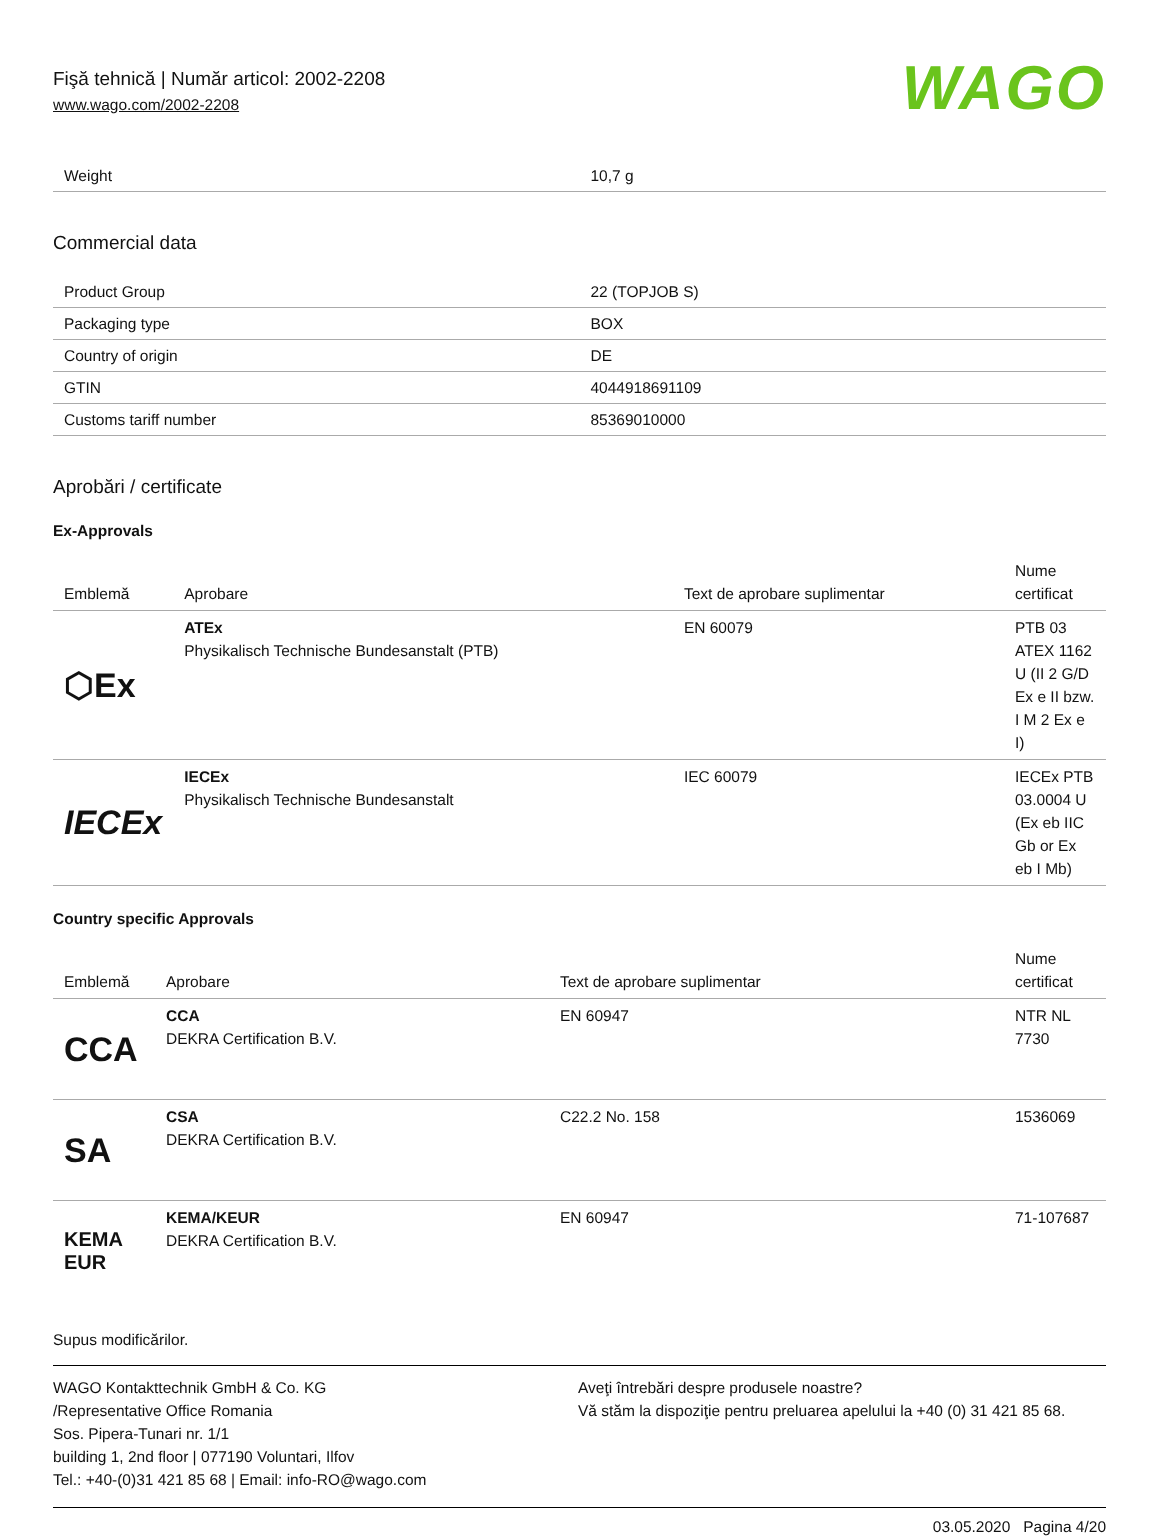Fişă tehnică | Număr articol: 2002-2208
www.wago.com/2002-2208
WAGO
| Weight | 10,7 g |
Commercial data
| Product Group | 22 (TOPJOB S) |
| Packaging type | BOX |
| Country of origin | DE |
| GTIN | 4044918691109 |
| Customs tariff number | 85369010000 |
Aprobări / certificate
Ex-Approvals
| Emblemă | Aprobare | Text de aprobare suplimentar | Nume certificat |
| --- | --- | --- | --- |
| ⬡Ex | ATEx Physikalisch Technische Bundesanstalt (PTB) | EN 60079 | PTB 03 ATEX 1162 U (II 2 G/D Ex e II bzw. I M 2 Ex e I) |
| IECEx | IECEx Physikalisch Technische Bundesanstalt | IEC 60079 | IECEx PTB 03.0004 U (Ex eb IIC Gb or Ex eb I Mb) |
Country specific Approvals
| Emblemă | Aprobare | Text de aprobare suplimentar | Nume certificat |
| --- | --- | --- | --- |
| CCA | CCA DEKRA Certification B.V. | EN 60947 | NTR NL 7730 |
| SA | CSA DEKRA Certification B.V. | C22.2 No. 158 | 1536069 |
| KEMA EUR | KEMA/KEUR DEKRA Certification B.V. | EN 60947 | 71-107687 |
Supus modificărilor.
WAGO Kontakttechnik GmbH & Co. KG
/Representative Office Romania
Sos. Pipera-Tunari nr. 1/1
building 1, 2nd floor | 077190 Voluntari, Ilfov
Tel.: +40-(0)31 421 85 68 | Email: info-RO@wago.com
Aveţi întrebări despre produsele noastre?
Vă stăm la dispoziţie pentru preluarea apelului la +40 (0) 31 421 85 68.
03.05.2020 Pagina 4/20